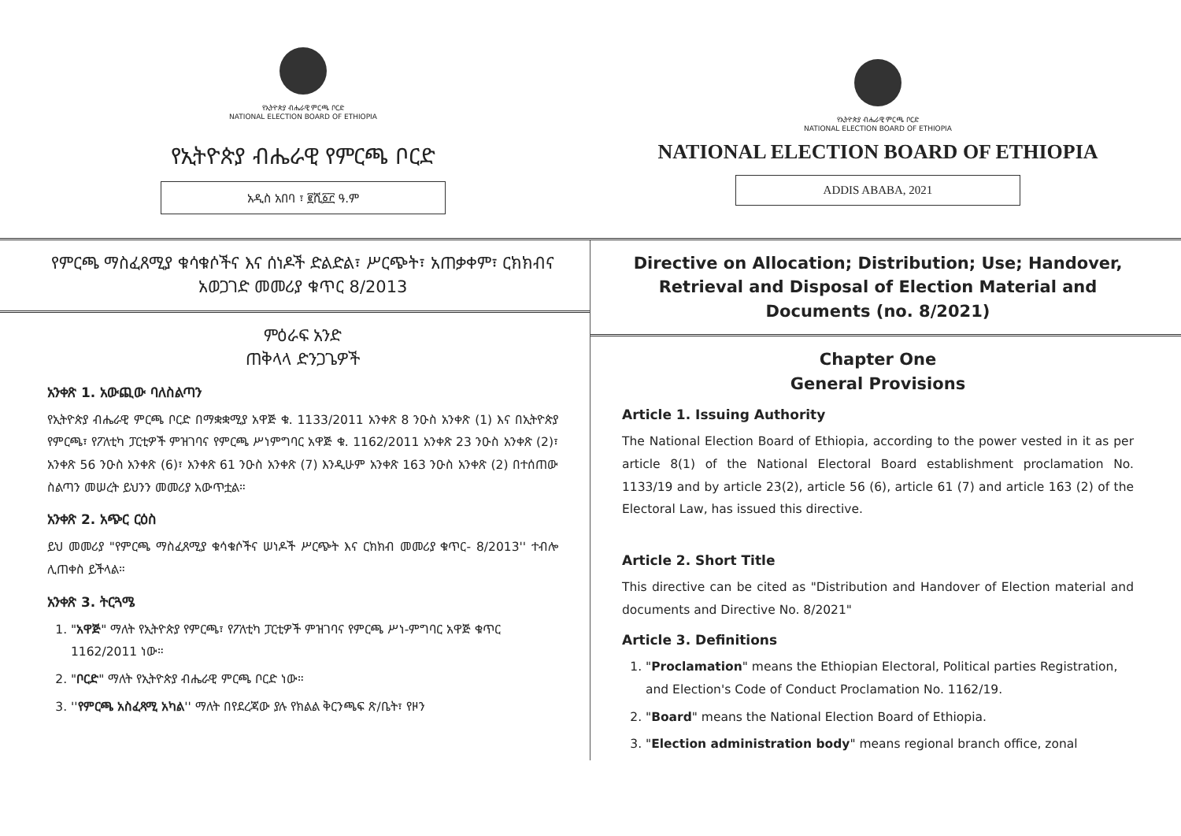የኢትዮጵያ ብሔራዊ ምርጫ ቦርድ
NATIONAL ELECTION BOARD OF ETHIOPIA
የኢትዮጵያ ብሔራዊ የምርጫ ቦርድ
አዲስ አበባ ፣ ፪ሺ፩፫ ዓ.ም
የኢትዮጵያ ብሔራዊ ምርጫ ቦርድ
NATIONAL ELECTION BOARD OF ETHIOPIA
NATIONAL ELECTION BOARD OF ETHIOPIA
ADDIS ABABA, 2021
የምርጫ ማስፈጸሚያ ቁሳቁሶችና እና ሰነዶች ድልድል፣ ሥርጭት፣ አጠቃቀም፣ ርክክብና አወጋገድ መመሪያ ቁጥር 8/2013
ምዕራፍ አንድ
ጠቅላላ ድንጋጌዎች
አንቀጽ 1. አውጪው ባለስልጣን
የኢትዮጵያ ብሔራዊ ምርጫ ቦርድ በማቋቋሚያ አዋጅ ቁ. 1133/2011 አንቀጽ 8 ንዑስ አንቀጽ (1) እና በኢትዮጵያ የምርጫ፣ የፖለቲካ ፓርቲዎች ምዝገባና የምርጫ ሥነምግባር አዋጅ ቁ. 1162/2011 አንቀጽ 23 ንዑስ አንቀጽ (2)፣ አንቀጽ 56 ንዑስ አንቀጽ (6)፣ አንቀጽ 61 ንዑስ አንቀጽ (7) እንዲሁም አንቀጽ 163 ንዑስ አንቀጽ (2) በተሰጠው ስልጣን መሠረት ይህንን መመሪያ አውጥቷል።
አንቀጽ 2. አጭር ርዕስ
ይህ መመሪያ "የምርጫ ማስፈጸሚያ ቁሳቁሶችና ሠነዶች ሥርጭት እና ርክክብ መመሪያ ቁጥር- 8/2013'' ተብሎ ሊጠቀስ ይችላል።
አንቀጽ 3. ትርጓሜ
1. "አዋጅ" ማለት የኢትዮጵያ የምርጫ፣ የፖለቲካ ፓርቲዎች ምዝገባና የምርጫ ሥነ-ምግባር አዋጅ ቁጥር 1162/2011 ነው።
2. "ቦርድ" ማለት የኢትዮጵያ ብሔራዊ ምርጫ ቦርድ ነው።
3. ''የምርጫ አስፈጻሚ አካል'' ማለት በየደረጃው ያሉ የክልል ቅርንጫፍ ጽ/ቤት፣ የዞን
Directive on Allocation; Distribution; Use; Handover, Retrieval and Disposal of Election Material and Documents (no. 8/2021)
Chapter One
General Provisions
Article 1. Issuing Authority
The National Election Board of Ethiopia, according to the power vested in it as per article 8(1) of the National Electoral Board establishment proclamation No. 1133/19 and by article 23(2), article 56 (6), article 61 (7) and article 163 (2) of the Electoral Law, has issued this directive.
Article 2. Short Title
This directive can be cited as "Distribution and Handover of Election material and documents and Directive No. 8/2021"
Article 3. Definitions
1. "Proclamation" means the Ethiopian Electoral, Political parties Registration, and Election's Code of Conduct Proclamation No. 1162/19.
2. "Board" means the National Election Board of Ethiopia.
3. "Election administration body" means regional branch office, zonal